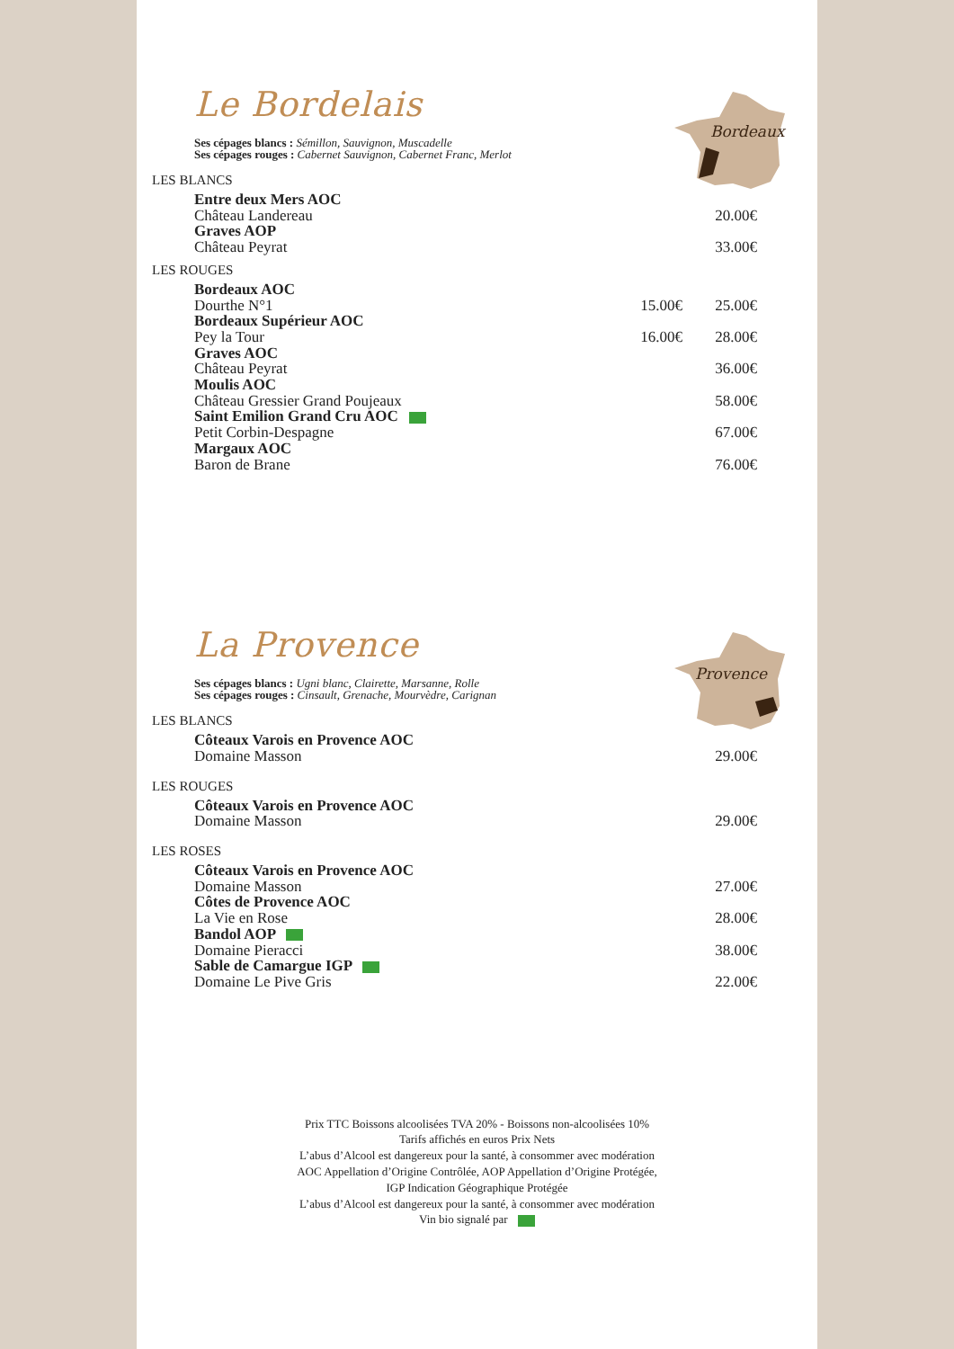Bordeaux
Le Bordelais
Ses cépages blancs : Sémillon, Sauvignon, Muscadelle
Ses cépages rouges : Cabernet Sauvignon, Cabernet Franc, Merlot
LES BLANCS
| Entre deux Mers AOC | | |
| Château Landereau | | 20.00€ |
| Graves AOP | | |
| Château Peyrat | | 33.00€ |
LES ROUGES
| Bordeaux AOC | | |
| Dourthe N°1 | 15.00€ | 25.00€ |
| Bordeaux Supérieur AOC | | |
| Pey la Tour | 16.00€ | 28.00€ |
| Graves AOC | | |
| Château Peyrat | | 36.00€ |
| Moulis AOC | | |
| Château Gressier Grand Poujeaux | | 58.00€ |
| Saint Emilion Grand Cru AOC | | |
| Petit Corbin-Despagne | | 67.00€ |
| Margaux AOC | | |
| Baron de Brane | | 76.00€ |
Provence
La Provence
Ses cépages blancs : Ugni blanc, Clairette, Marsanne, Rolle
Ses cépages rouges : Cinsault, Grenache, Mourvèdre, Carignan
LES BLANCS
| Côteaux Varois en Provence AOC | | |
| Domaine Masson | | 29.00€ |
LES ROUGES
| Côteaux Varois en Provence AOC | | |
| Domaine Masson | | 29.00€ |
LES ROSES
| Côteaux Varois en Provence AOC | | |
| Domaine Masson | | 27.00€ |
| Côtes de Provence AOC | | |
| La Vie en Rose | | 28.00€ |
| Bandol AOP | | |
| Domaine Pieracci | | 38.00€ |
| Sable de Camargue IGP | | |
| Domaine Le Pive Gris | | 22.00€ |
Prix TTC Boissons alcoolisées TVA 20% - Boissons non-alcoolisées 10%
Tarifs affichés en euros Prix Nets
L’abus d’Alcool est dangereux pour la santé, à consommer avec modération
AOC Appellation d’Origine Contrôlée, AOP Appellation d’Origine Protégée,
IGP Indication Géographique Protégée
L’abus d’Alcool est dangereux pour la santé, à consommer avec modération
Vin bio signalé par